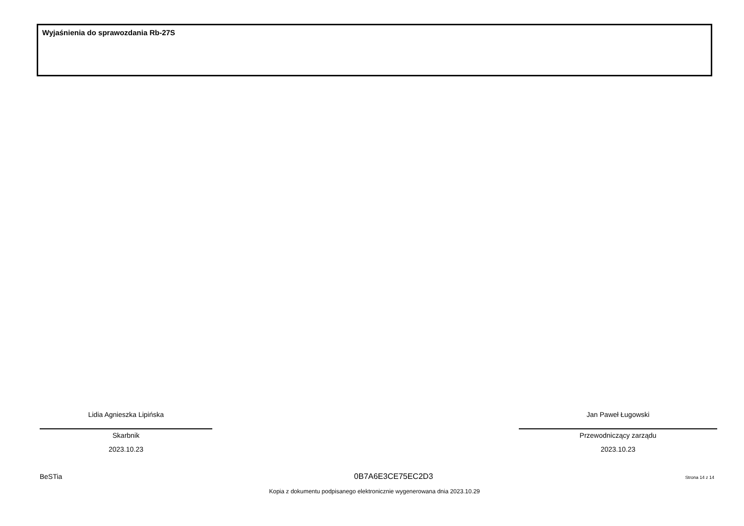Wyjaśnienia do sprawozdania Rb-27S
Lidia Agnieszka Lipińska
Skarbnik
2023.10.23
Jan Paweł Ługowski
Przewodniczący zarządu
2023.10.23
BeSTia 0B7A6E3CE75EC2D3 Strona 14 z 14
Kopia z dokumentu podpisanego elektronicznie wygenerowana dnia 2023.10.29